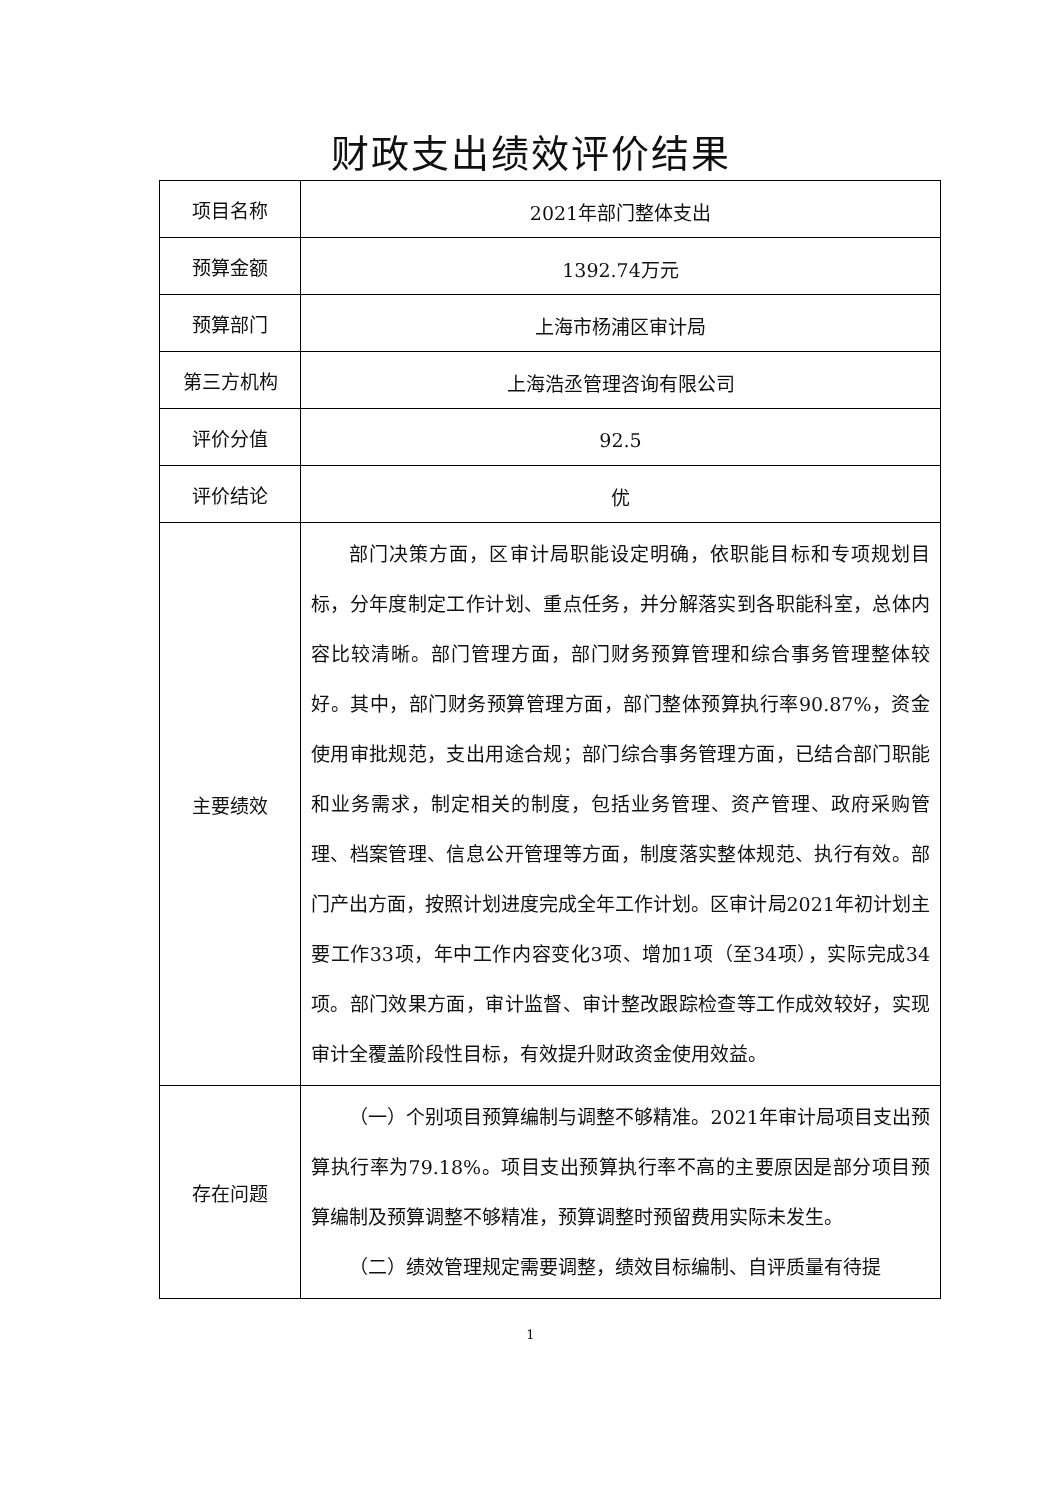财政支出绩效评价结果
| 项目名称 | 2021年部门整体支出 |
| 预算金额 | 1392.74万元 |
| 预算部门 | 上海市杨浦区审计局 |
| 第三方机构 | 上海浩丞管理咨询有限公司 |
| 评价分值 | 92.5 |
| 评价结论 | 优 |
| 主要绩效 | 部门决策方面，区审计局职能设定明确，依职能目标和专项规划目标，分年度制定工作计划、重点任务，并分解落实到各职能科室，总体内容比较清晰。部门管理方面，部门财务预算管理和综合事务管理整体较好。其中，部门财务预算管理方面，部门整体预算执行率90.87%，资金使用审批规范，支出用途合规；部门综合事务管理方面，已结合部门职能和业务需求，制定相关的制度，包括业务管理、资产管理、政府采购管理、档案管理、信息公开管理等方面，制度落实整体规范、执行有效。部门产出方面，按照计划进度完成全年工作计划。区审计局2021年初计划主要工作33项，年中工作内容变化3项、增加1项（至34项），实际完成34项。部门效果方面，审计监督、审计整改跟踪检查等工作成效较好，实现审计全覆盖阶段性目标，有效提升财政资金使用效益。 |
| 存在问题 | （一）个别项目预算编制与调整不够精准。2021年审计局项目支出预算执行率为79.18%。项目支出预算执行率不高的主要原因是部分项目预算编制及预算调整不够精准，预算调整时预留费用实际未发生。 （二）绩效管理规定需要调整，绩效目标编制、自评质量有待提 |
1